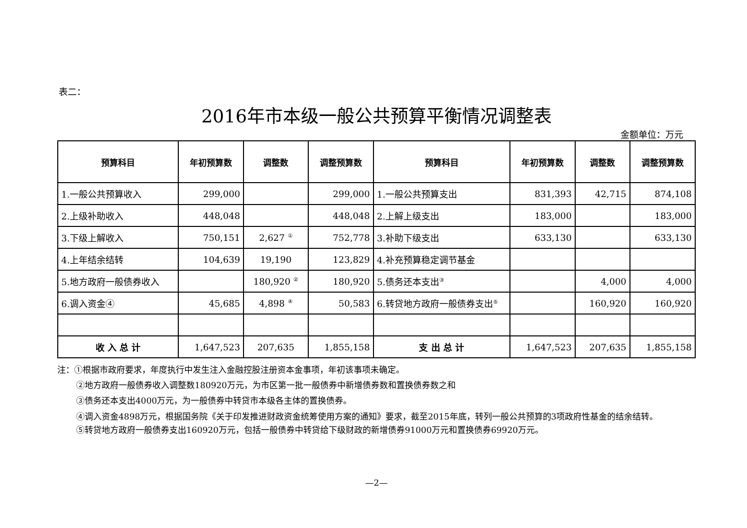表二：
2016年市本级一般公共预算平衡情况调整表
金额单位：万元
| 预算科目 | 年初预算数 | 调整数 | 调整预算数 | 预算科目 | 年初预算数 | 调整数 | 调整预算数 |
| --- | --- | --- | --- | --- | --- | --- | --- |
| 1.一般公共预算收入 | 299,000 | | 299,000 | 1.一般公共预算支出 | 831,393 | 42,715 | 874,108 |
| 2.上级补助收入 | 448,048 | | 448,048 | 2.上解上级支出 | 183,000 | | 183,000 |
| 3.下级上解收入 | 750,151 | 2,627 <sup>①</sup> | 752,778 | 3.补助下级支出 | 633,130 | | 633,130 |
| 4.上年结余结转 | 104,639 | 19,190 | 123,829 | 4.补充预算稳定调节基金 | | | |
| 5.地方政府一般债券收入 | | 180,920 <sup>②</sup> | 180,920 | 5.债务还本支出<sup>③</sup> | | 4,000 | 4,000 |
| 6.调入资金④ | 45,685 | 4,898 <sup>④</sup> | 50,583 | 6.转贷地方政府一般债券支出<sup>⑤</sup> | | 160,920 | 160,920 |
| 收 入 总 计 | 1,647,523 | 207,635 | 1,855,158 | 支 出 总 计 | 1,647,523 | 207,635 | 1,855,158 |
注：①根据市政府要求，年度执行中发生注入金融控股注册资本金事项，年初该事项未确定。
②地方政府一般债券收入调整数180920万元，为市区第一批一般债券中新增债券数和置换债券数之和
③债务还本支出4000万元，为一般债券中转贷市本级各主体的置换债券。
④调入资金4898万元，根据国务院《关于印发推进财政资金统筹使用方案的通知》要求，截至2015年底，转列一般公共预算的3项政府性基金的结余结转。
⑤转贷地方政府一般债券支出160920万元，包括一般债券中转贷给下级财政的新增债券91000万元和置换债券69920万元。
—2—